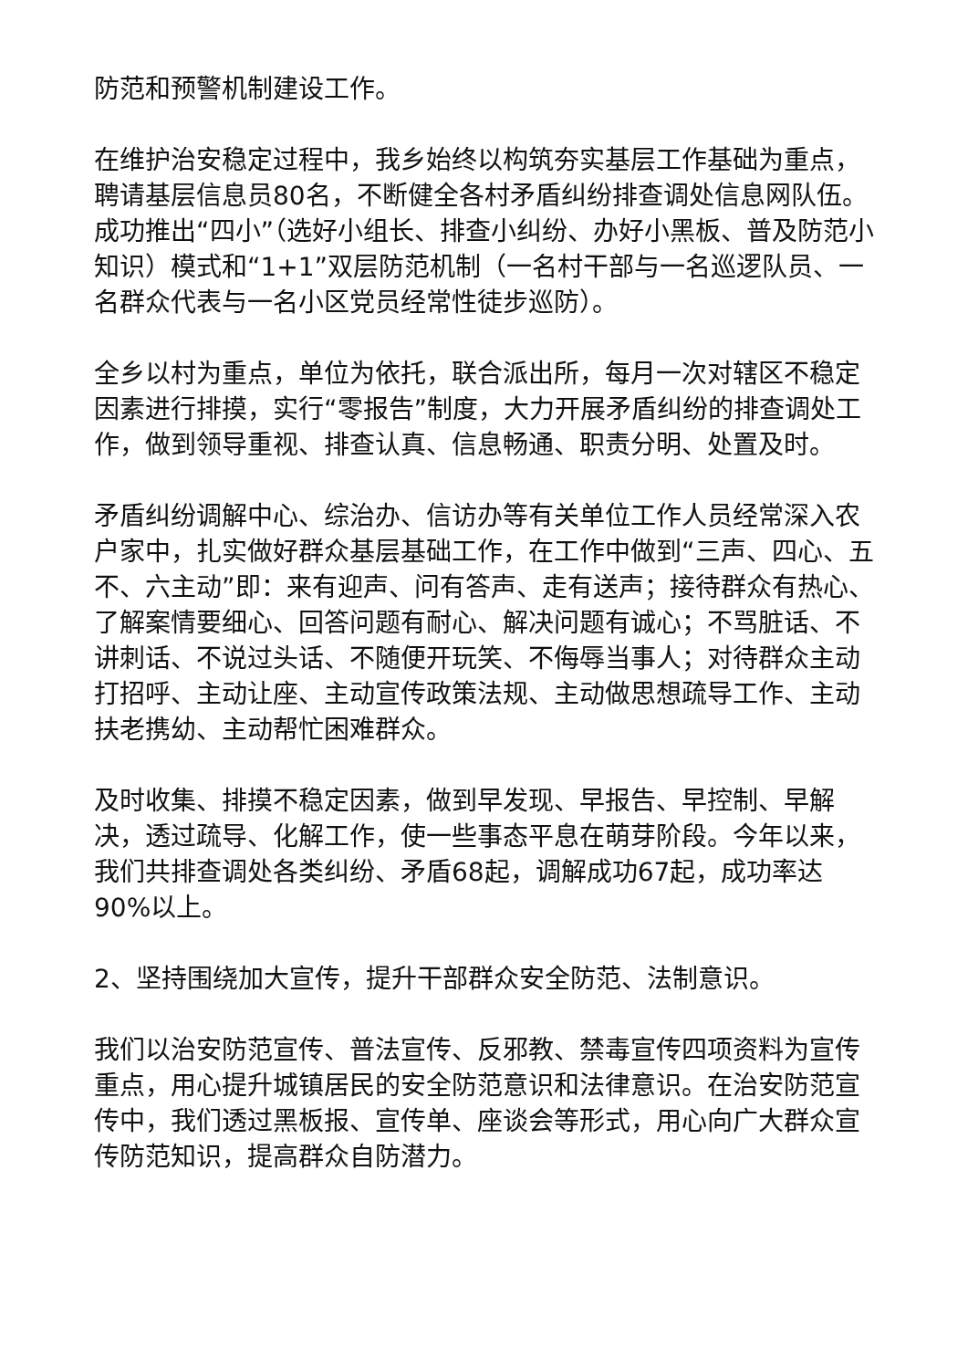防范和预警机制建设工作。
在维护治安稳定过程中，我乡始终以构筑夯实基层工作基础为重点，聘请基层信息员80名，不断健全各村矛盾纠纷排查调处信息网队伍。成功推出“四小”（选好小组长、排查小纠纷、办好小黑板、普及防范小知识）模式和“1+1”双层防范机制（一名村干部与一名巡逻队员、一名群众代表与一名小区党员经常性徒步巡防）。
全乡以村为重点，单位为依托，联合派出所，每月一次对辖区不稳定因素进行排摸，实行“零报告”制度，大力开展矛盾纠纷的排查调处工作，做到领导重视、排查认真、信息畅通、职责分明、处置及时。
矛盾纠纷调解中心、综治办、信访办等有关单位工作人员经常深入农户家中，扎实做好群众基层基础工作，在工作中做到“三声、四心、五不、六主动”即：来有迎声、问有答声、走有送声；接待群众有热心、了解案情要细心、回答问题有耐心、解决问题有诚心；不骂脏话、不讲刺话、不说过头话、不随便开玩笑、不侮辱当事人；对待群众主动打招呼、主动让座、主动宣传政策法规、主动做思想疏导工作、主动扶老携幼、主动帮忙困难群众。
及时收集、排摸不稳定因素，做到早发现、早报告、早控制、早解决，透过疏导、化解工作，使一些事态平息在萌芽阶段。今年以来，我们共排查调处各类纠纷、矛盾68起，调解成功67起，成功率达90%以上。
2、坚持围绕加大宣传，提升干部群众安全防范、法制意识。
我们以治安防范宣传、普法宣传、反邪教、禁毒宣传四项资料为宣传重点，用心提升城镇居民的安全防范意识和法律意识。在治安防范宣传中，我们透过黑板报、宣传单、座谈会等形式，用心向广大群众宣传防范知识，提高群众自防潜力。